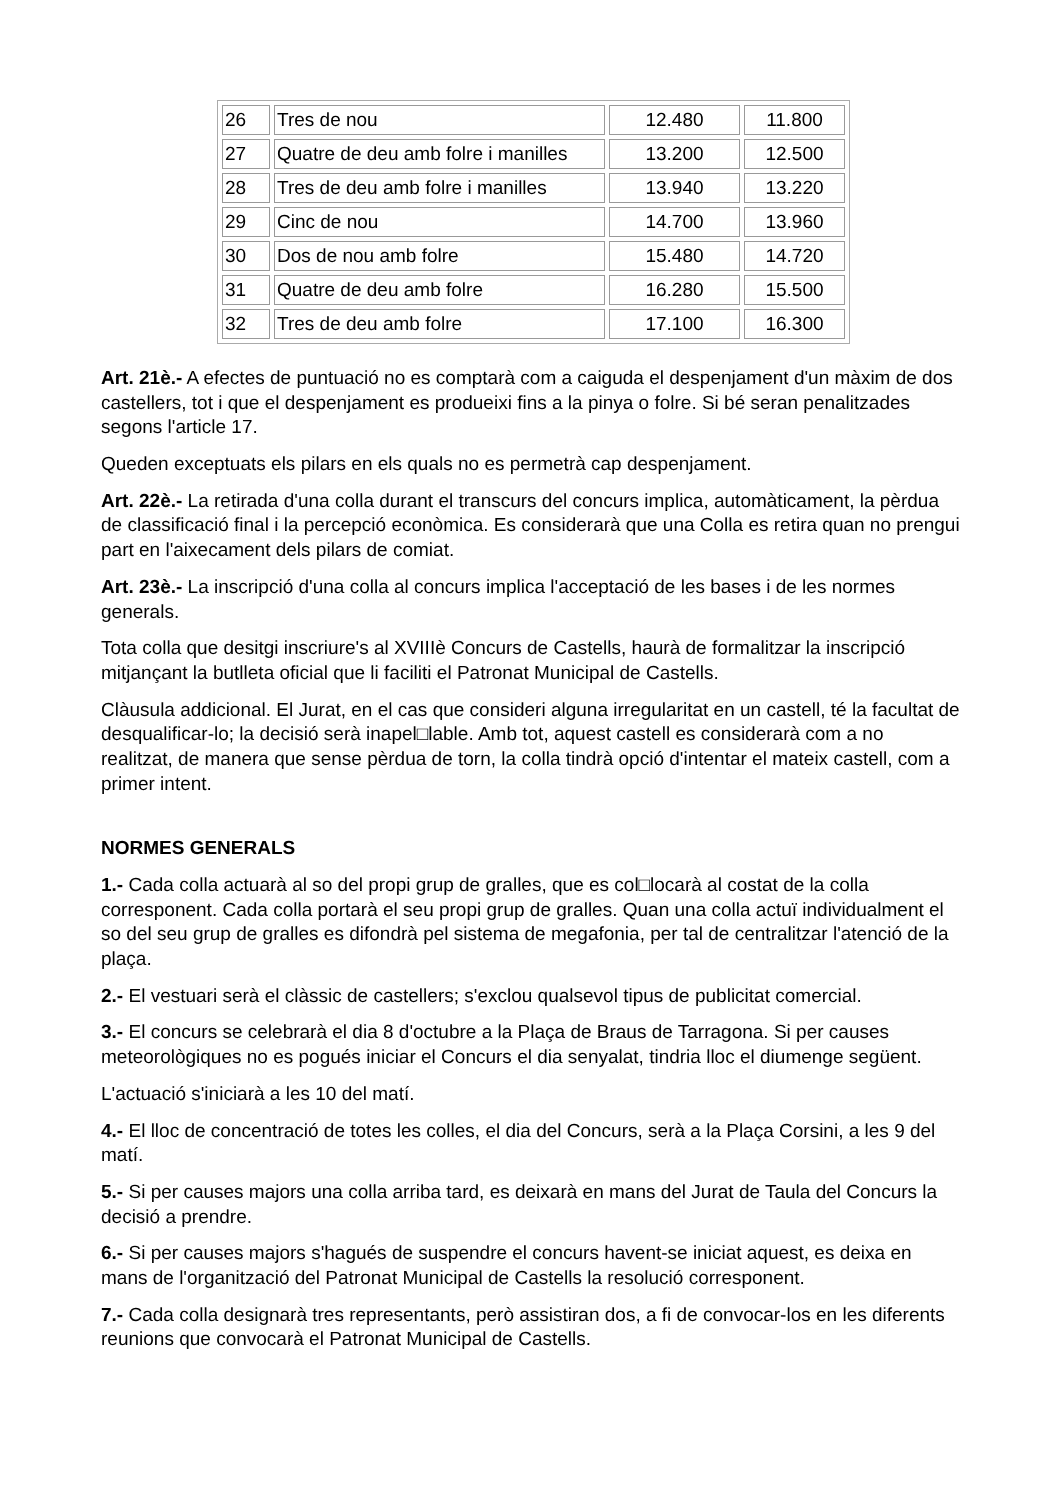| 26 | Tres de nou | 12.480 | 11.800 |
| 27 | Quatre de deu amb folre i manilles | 13.200 | 12.500 |
| 28 | Tres de deu amb folre i manilles | 13.940 | 13.220 |
| 29 | Cinc de nou | 14.700 | 13.960 |
| 30 | Dos de nou amb folre | 15.480 | 14.720 |
| 31 | Quatre de deu amb folre | 16.280 | 15.500 |
| 32 | Tres de deu amb folre | 17.100 | 16.300 |
Art. 21è.- A efectes de puntuació no es comptarà com a caiguda el despenjament d'un màxim de dos castellers, tot i que el despenjament es produeixi fins a la pinya o folre. Si bé seran penalitzades segons l'article 17.
Queden exceptuats els pilars en els quals no es permetrà cap despenjament.
Art. 22è.- La retirada d'una colla durant el transcurs del concurs implica, automàticament, la pèrdua de classificació final i la percepció econòmica. Es considerarà que una Colla es retira quan no prengui part en l'aixecament dels pilars de comiat.
Art. 23è.- La inscripció d'una colla al concurs implica l'acceptació de les bases i de les normes generals.
Tota colla que desitgi inscriure's al XVIIIè Concurs de Castells, haurà de formalitzar la inscripció mitjançant la butlleta oficial que li faciliti el Patronat Municipal de Castells.
Clàusula addicional. El Jurat, en el cas que consideri alguna irregularitat en un castell, té la facultat de desqualificar-lo; la decisió serà inapel□lable. Amb tot, aquest castell es considerarà com a no realitzat, de manera que sense pèrdua de torn, la colla tindrà opció d'intentar el mateix castell, com a primer intent.
NORMES GENERALS
1.- Cada colla actuarà al so del propi grup de gralles, que es col□locarà al costat de la colla corresponent. Cada colla portarà el seu propi grup de gralles. Quan una colla actuï individualment el so del seu grup de gralles es difondrà pel sistema de megafonia, per tal de centralitzar l'atenció de la plaça.
2.- El vestuari serà el clàssic de castellers; s'exclou qualsevol tipus de publicitat comercial.
3.- El concurs se celebrarà el dia 8 d'octubre a la Plaça de Braus de Tarragona. Si per causes meteorològiques no es pogués iniciar el Concurs el dia senyalat, tindria lloc el diumenge següent.
L'actuació s'iniciarà a les 10 del matí.
4.- El lloc de concentració de totes les colles, el dia del Concurs, serà a la Plaça Corsini, a les 9 del matí.
5.- Si per causes majors una colla arriba tard, es deixarà en mans del Jurat de Taula del Concurs la decisió a prendre.
6.- Si per causes majors s'hagués de suspendre el concurs havent-se iniciat aquest, es deixa en mans de l'organització del Patronat Municipal de Castells la resolució corresponent.
7.- Cada colla designarà tres representants, però assistiran dos, a fi de convocar-los en les diferents reunions que convocarà el Patronat Municipal de Castells.